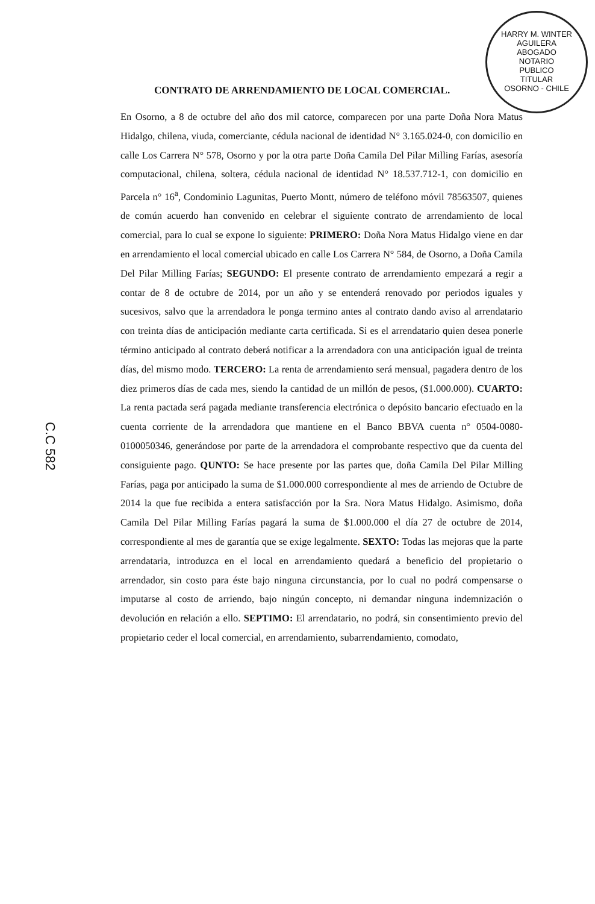HARRY M. WINTER AGUILERA
ABOGADO
NOTARIO
PUBLICO
TITULAR
OSORNO - CHILE
CONTRATO DE ARRENDAMIENTO DE LOCAL COMERCIAL.
En Osorno, a 8 de octubre del año dos mil catorce, comparecen por una parte Doña Nora Matus Hidalgo, chilena, viuda, comerciante, cédula nacional de identidad N° 3.165.024-0, con domicilio en calle Los Carrera N° 578, Osorno y por la otra parte Doña Camila Del Pilar Milling Farías, asesoría computacional, chilena, soltera, cédula nacional de identidad N° 18.537.712-1, con domicilio en Parcela n° 16<sup>a</sup>, Condominio Lagunitas, Puerto Montt, número de teléfono móvil 78563507, quienes de común acuerdo han convenido en celebrar el siguiente contrato de arrendamiento de local comercial, para lo cual se expone lo siguiente: PRIMERO: Doña Nora Matus Hidalgo viene en dar en arrendamiento el local comercial ubicado en calle Los Carrera N° 584, de Osorno, a Doña Camila Del Pilar Milling Farías; SEGUNDO: El presente contrato de arrendamiento empezará a regir a contar de 8 de octubre de 2014, por un año y se entenderá renovado por periodos iguales y sucesivos, salvo que la arrendadora le ponga termino antes al contrato dando aviso al arrendatario con treinta días de anticipación mediante carta certificada. Si es el arrendatario quien desea ponerle término anticipado al contrato deberá notificar a la arrendadora con una anticipación igual de treinta días, del mismo modo. TERCERO: La renta de arrendamiento será mensual, pagadera dentro de los diez primeros días de cada mes, siendo la cantidad de un millón de pesos, ($1.000.000). CUARTO: La renta pactada será pagada mediante transferencia electrónica o depósito bancario efectuado en la cuenta corriente de la arrendadora que mantiene en el Banco BBVA cuenta n° 0504-0080-0100050346, generándose por parte de la arrendadora el comprobante respectivo que da cuenta del consiguiente pago. QUNTO: Se hace presente por las partes que, doña Camila Del Pilar Milling Farías, paga por anticipado la suma de $1.000.000 correspondiente al mes de arriendo de Octubre de 2014 la que fue recibida a entera satisfacción por la Sra. Nora Matus Hidalgo. Asimismo, doña Camila Del Pilar Milling Farías pagará la suma de $1.000.000 el día 27 de octubre de 2014, correspondiente al mes de garantía que se exige legalmente. SEXTO: Todas las mejoras que la parte arrendataria, introduzca en el local en arrendamiento quedará a beneficio del propietario o arrendador, sin costo para éste bajo ninguna circunstancia, por lo cual no podrá compensarse o imputarse al costo de arriendo, bajo ningún concepto, ni demandar ninguna indemnización o devolución en relación a ello. SEPTIMO: El arrendatario, no podrá, sin consentimiento previo del propietario ceder el local comercial, en arrendamiento, subarrendamiento, comodato,
C.C 582